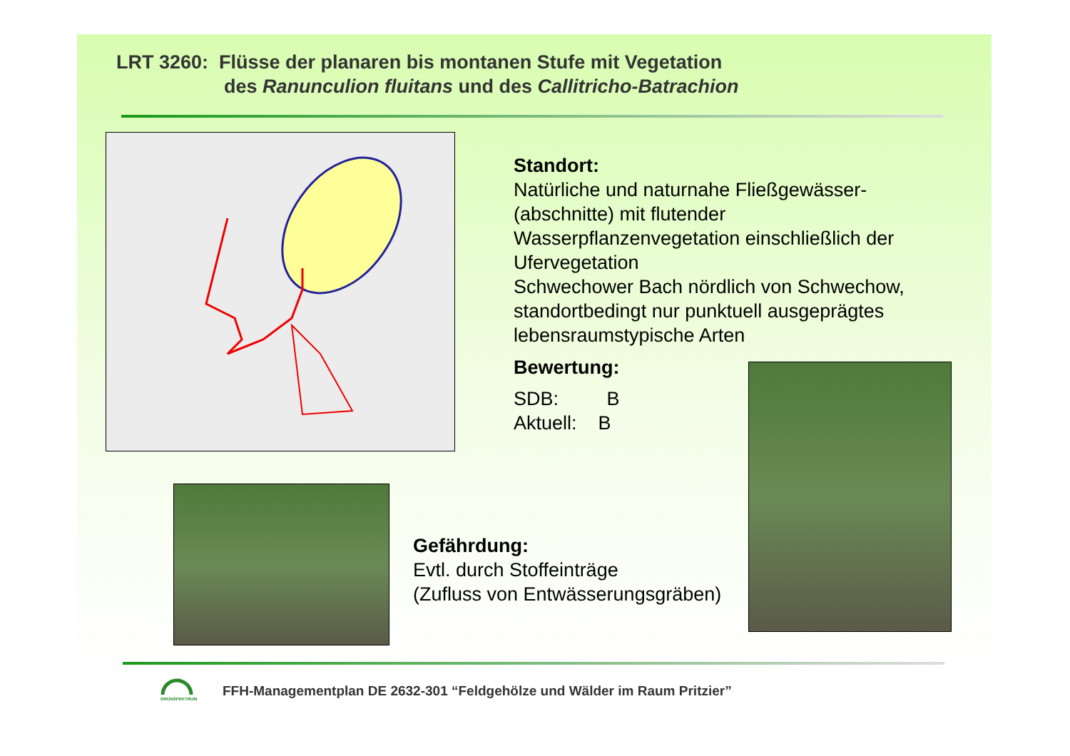LRT 3260: Flüsse der planaren bis montanen Stufe mit Vegetation
des Ranunculion fluitans und des Callitricho-Batrachion
Standort:
Natürliche und naturnahe Fließgewässer-
(abschnitte) mit flutender
Wasserpflanzenvegetation einschließlich der
Ufervegetation
Schwechower Bach nördlich von Schwechow,
standortbedingt nur punktuell ausgeprägtes
lebensraumstypische Arten
Bewertung:
SDB: B
Aktuell: B
Gefährdung:
Evtl. durch Stoffeinträge
(Zufluss von Entwässerungsgräben)
GRÜNSPEKTRUM
FFH-Managementplan DE 2632-301 “Feldgehölze und Wälder im Raum Pritzier”